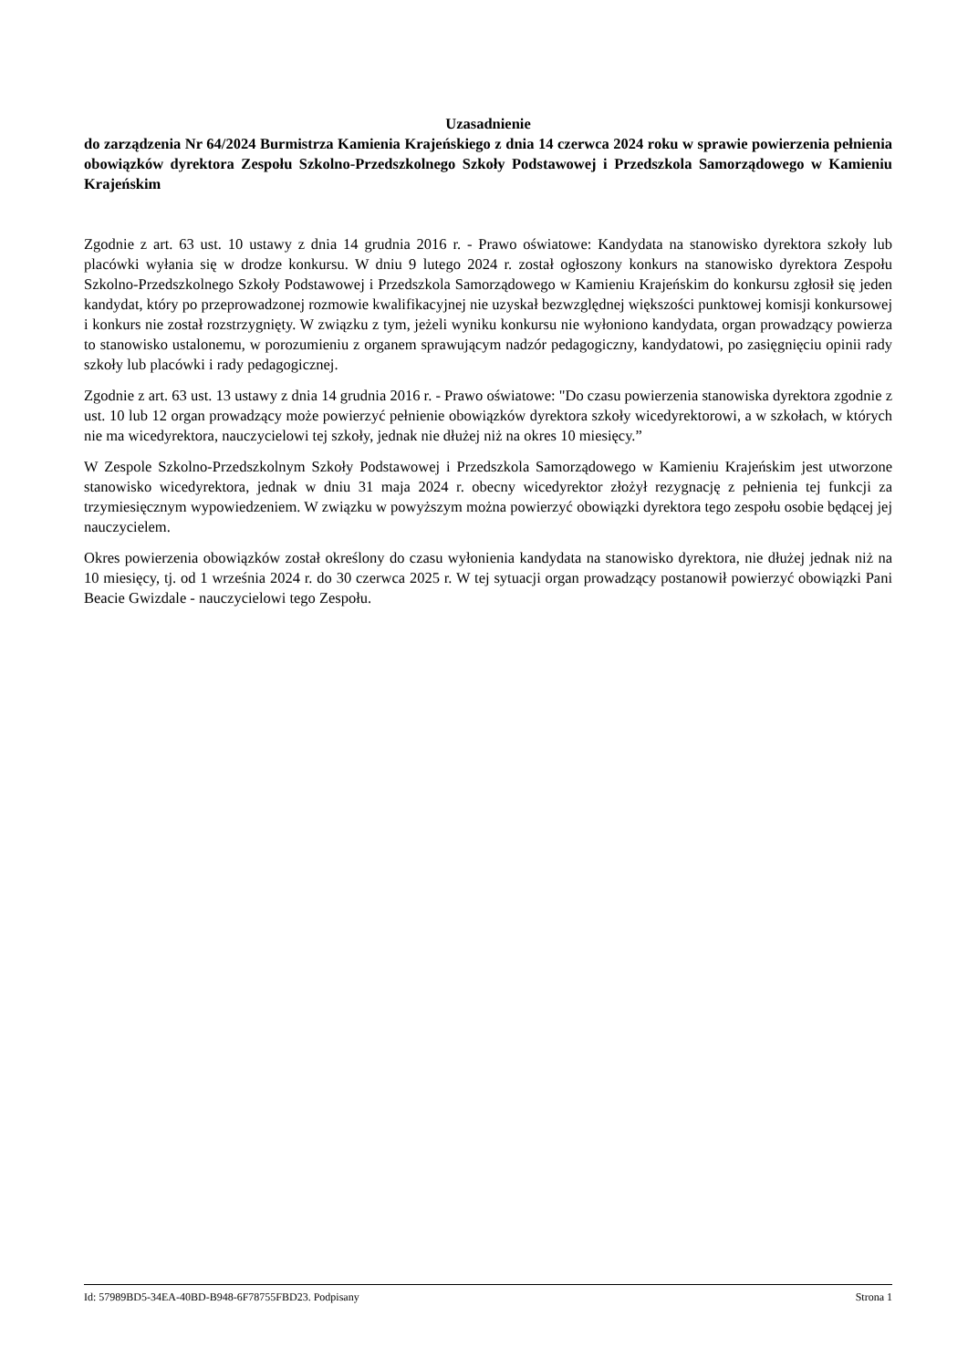Uzasadnienie
do zarządzenia Nr 64/2024 Burmistrza Kamienia Krajeńskiego z dnia 14 czerwca 2024 roku w sprawie powierzenia pełnienia obowiązków dyrektora Zespołu Szkolno-Przedszkolnego Szkoły Podstawowej i Przedszkola Samorządowego w Kamieniu Krajeńskim
Zgodnie z art. 63 ust. 10 ustawy z dnia 14 grudnia 2016 r. - Prawo oświatowe: Kandydata na stanowisko dyrektora szkoły lub placówki wyłania się w drodze konkursu. W dniu 9 lutego 2024 r. został ogłoszony konkurs na stanowisko dyrektora Zespołu Szkolno-Przedszkolnego Szkoły Podstawowej i Przedszkola Samorządowego w Kamieniu Krajeńskim do konkursu zgłosił się jeden kandydat, który po przeprowadzonej rozmowie kwalifikacyjnej nie uzyskał bezwzględnej większości punktowej komisji konkursowej i konkurs nie został rozstrzygnięty. W związku z tym, jeżeli wyniku konkursu nie wyłoniono kandydata, organ prowadzący powierza to stanowisko ustalonemu, w porozumieniu z organem sprawującym nadzór pedagogiczny, kandydatowi, po zasięgnięciu opinii rady szkoły lub placówki i rady pedagogicznej.
Zgodnie z art. 63 ust. 13 ustawy z dnia 14 grudnia 2016 r. - Prawo oświatowe: "Do czasu powierzenia stanowiska dyrektora zgodnie z ust. 10 lub 12 organ prowadzący może powierzyć pełnienie obowiązków dyrektora szkoły wicedyrektorowi, a w szkołach, w których nie ma wicedyrektora, nauczycielowi tej szkoły, jednak nie dłużej niż na okres 10 miesięcy.”
W Zespole Szkolno-Przedszkolnym Szkoły Podstawowej i Przedszkola Samorządowego w Kamieniu Krajeńskim jest utworzone stanowisko wicedyrektora, jednak w dniu 31 maja 2024 r. obecny wicedyrektor złożył rezygnację z pełnienia tej funkcji za trzymiesięcznym wypowiedzeniem. W związku w powyższym można powierzyć obowiązki dyrektora tego zespołu osobie będącej jej nauczycielem.
Okres powierzenia obowiązków został określony do czasu wyłonienia kandydata na stanowisko dyrektora, nie dłużej jednak niż na 10 miesięcy, tj. od 1 września 2024 r. do 30 czerwca 2025 r. W tej sytuacji organ prowadzący postanowił powierzyć obowiązki Pani Beacie Gwizdale - nauczycielowi tego Zespołu.
Id: 57989BD5-34EA-40BD-B948-6F78755FBD23. Podpisany Strona 1